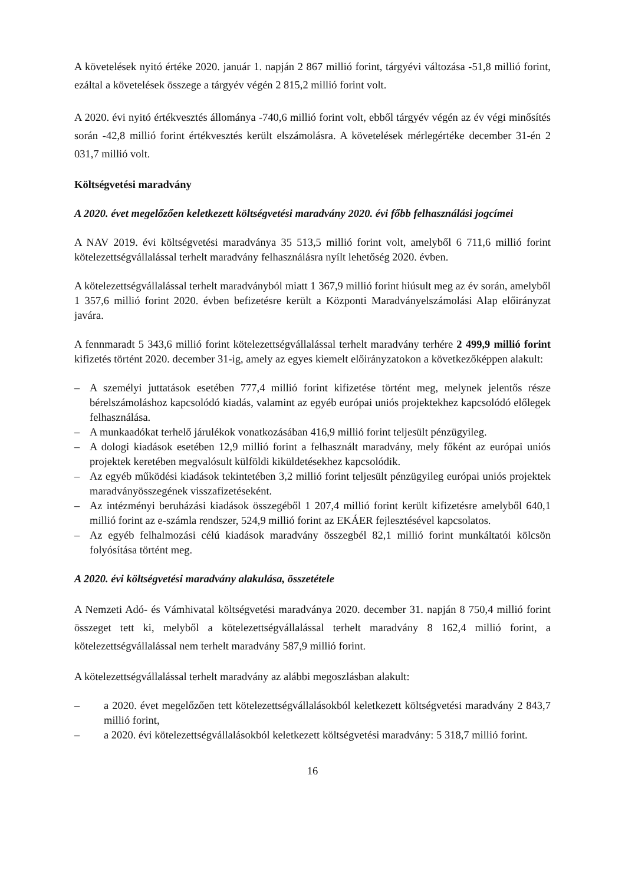A követelések nyitó értéke 2020. január 1. napján 2 867 millió forint, tárgyévi változása -51,8 millió forint, ezáltal a követelések összege a tárgyév végén 2 815,2 millió forint volt.
A 2020. évi nyitó értékvesztés állománya -740,6 millió forint volt, ebből tárgyév végén az év végi minősítés során -42,8 millió forint értékvesztés került elszámolásra. A követelések mérlegértéke december 31-én 2 031,7 millió volt.
Költségvetési maradvány
A 2020. évet megelőzően keletkezett költségvetési maradvány 2020. évi főbb felhasználási jogcímei
A NAV 2019. évi költségvetési maradványa 35 513,5 millió forint volt, amelyből 6 711,6 millió forint kötelezettségvállalással terhelt maradvány felhasználásra nyílt lehetőség 2020. évben.
A kötelezettségvállalással terhelt maradványból miatt 1 367,9 millió forint hiúsult meg az év során, amelyből 1 357,6 millió forint 2020. évben befizetésre került a Központi Maradványelszámolási Alap előirányzat javára.
A fennmaradt 5 343,6 millió forint kötelezettségvállalással terhelt maradvány terhére 2 499,9 millió forint kifizetés történt 2020. december 31-ig, amely az egyes kiemelt előirányzatokon a következőképpen alakult:
– A személyi juttatások esetében 777,4 millió forint kifizetése történt meg, melynek jelentős része bérelszámoláshoz kapcsolódó kiadás, valamint az egyéb európai uniós projektekhez kapcsolódó előlegek felhasználása.
– A munkaadókat terhelő járulékok vonatkozásában 416,9 millió forint teljesült pénzügyileg.
– A dologi kiadások esetében 12,9 millió forint a felhasznált maradvány, mely főként az európai uniós projektek keretében megvalósult külföldi kiküldetésekhez kapcsolódik.
– Az egyéb működési kiadások tekintetében 3,2 millió forint teljesült pénzügyileg európai uniós projektek maradványösszegének visszafizetéseként.
– Az intézményi beruházási kiadások összegéből 1 207,4 millió forint került kifizetésre amelyből 640,1 millió forint az e-számla rendszer, 524,9 millió forint az EKÁER fejlesztésével kapcsolatos.
– Az egyéb felhalmozási célú kiadások maradvány összegbél 82,1 millió forint munkáltatói kölcsön folyósítása történt meg.
A 2020. évi költségvetési maradvány alakulása, összetétele
A Nemzeti Adó- és Vámhivatal költségvetési maradványa 2020. december 31. napján 8 750,4 millió forint összeget tett ki, melyből a kötelezettségvállalással terhelt maradvány 8 162,4 millió forint, a kötelezettségvállalással nem terhelt maradvány 587,9 millió forint.
A kötelezettségvállalással terhelt maradvány az alábbi megoszlásban alakult:
– a 2020. évet megelőzően tett kötelezettségvállalásokból keletkezett költségvetési maradvány 2 843,7 millió forint,
– a 2020. évi kötelezettségvállalásokból keletkezett költségvetési maradvány: 5 318,7 millió forint.
16